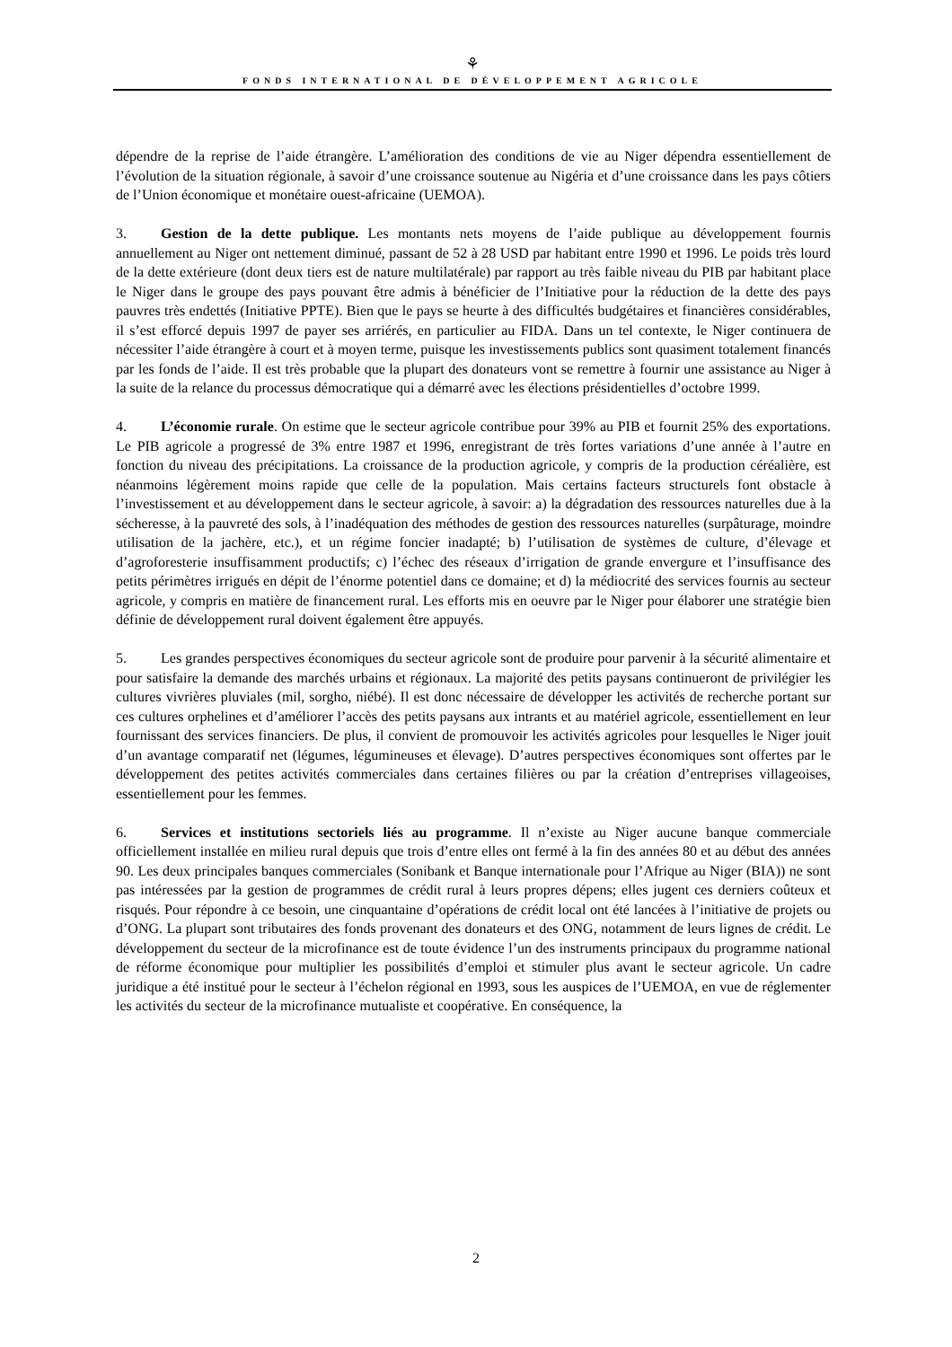⚘
FONDS INTERNATIONAL DE DÉVELOPPEMENT AGRICOLE
dépendre de la reprise de l’aide étrangère. L’amélioration des conditions de vie au Niger dépendra essentiellement de l’évolution de la situation régionale, à savoir d’une croissance soutenue au Nigéria et d’une croissance dans les pays côtiers de l’Union économique et monétaire ouest-africaine (UEMOA).
3. Gestion de la dette publique. Les montants nets moyens de l’aide publique au développement fournis annuellement au Niger ont nettement diminué, passant de 52 à 28 USD par habitant entre 1990 et 1996. Le poids très lourd de la dette extérieure (dont deux tiers est de nature multilatérale) par rapport au très faible niveau du PIB par habitant place le Niger dans le groupe des pays pouvant être admis à bénéficier de l’Initiative pour la réduction de la dette des pays pauvres très endettés (Initiative PPTE). Bien que le pays se heurte à des difficultés budgétaires et financières considérables, il s’est efforcé depuis 1997 de payer ses arriérés, en particulier au FIDA. Dans un tel contexte, le Niger continuera de nécessiter l’aide étrangère à court et à moyen terme, puisque les investissements publics sont quasiment totalement financés par les fonds de l’aide. Il est très probable que la plupart des donateurs vont se remettre à fournir une assistance au Niger à la suite de la relance du processus démocratique qui a démarré avec les élections présidentielles d’octobre 1999.
4. L’économie rurale. On estime que le secteur agricole contribue pour 39% au PIB et fournit 25% des exportations. Le PIB agricole a progressé de 3% entre 1987 et 1996, enregistrant de très fortes variations d’une année à l’autre en fonction du niveau des précipitations. La croissance de la production agricole, y compris de la production céréalière, est néanmoins légèrement moins rapide que celle de la population. Mais certains facteurs structurels font obstacle à l’investissement et au développement dans le secteur agricole, à savoir: a) la dégradation des ressources naturelles due à la sécheresse, à la pauvreté des sols, à l’inadéquation des méthodes de gestion des ressources naturelles (surpâturage, moindre utilisation de la jachère, etc.), et un régime foncier inadapté; b) l’utilisation de systèmes de culture, d’élevage et d’agroforesterie insuffisamment productifs; c) l’échec des réseaux d’irrigation de grande envergure et l’insuffisance des petits périmètres irrigués en dépit de l’énorme potentiel dans ce domaine; et d) la médiocrité des services fournis au secteur agricole, y compris en matière de financement rural. Les efforts mis en oeuvre par le Niger pour élaborer une stratégie bien définie de développement rural doivent également être appuyés.
5. Les grandes perspectives économiques du secteur agricole sont de produire pour parvenir à la sécurité alimentaire et pour satisfaire la demande des marchés urbains et régionaux. La majorité des petits paysans continueront de privilégier les cultures vivrières pluviales (mil, sorgho, niébé). Il est donc nécessaire de développer les activités de recherche portant sur ces cultures orphelines et d’améliorer l’accès des petits paysans aux intrants et au matériel agricole, essentiellement en leur fournissant des services financiers. De plus, il convient de promouvoir les activités agricoles pour lesquelles le Niger jouit d’un avantage comparatif net (légumes, légumineuses et élevage). D’autres perspectives économiques sont offertes par le développement des petites activités commerciales dans certaines filières ou par la création d’entreprises villageoises, essentiellement pour les femmes.
6. Services et institutions sectoriels liés au programme. Il n’existe au Niger aucune banque commerciale officiellement installée en milieu rural depuis que trois d’entre elles ont fermé à la fin des années 80 et au début des années 90. Les deux principales banques commerciales (Sonibank et Banque internationale pour l’Afrique au Niger (BIA)) ne sont pas intéressées par la gestion de programmes de crédit rural à leurs propres dépens; elles jugent ces derniers coûteux et risqués. Pour répondre à ce besoin, une cinquantaine d’opérations de crédit local ont été lancées à l’initiative de projets ou d’ONG. La plupart sont tributaires des fonds provenant des donateurs et des ONG, notamment de leurs lignes de crédit. Le développement du secteur de la microfinance est de toute évidence l’un des instruments principaux du programme national de réforme économique pour multiplier les possibilités d’emploi et stimuler plus avant le secteur agricole. Un cadre juridique a été institué pour le secteur à l’échelon régional en 1993, sous les auspices de l’UEMOA, en vue de réglementer les activités du secteur de la microfinance mutualiste et coopérative. En conséquence, la
2